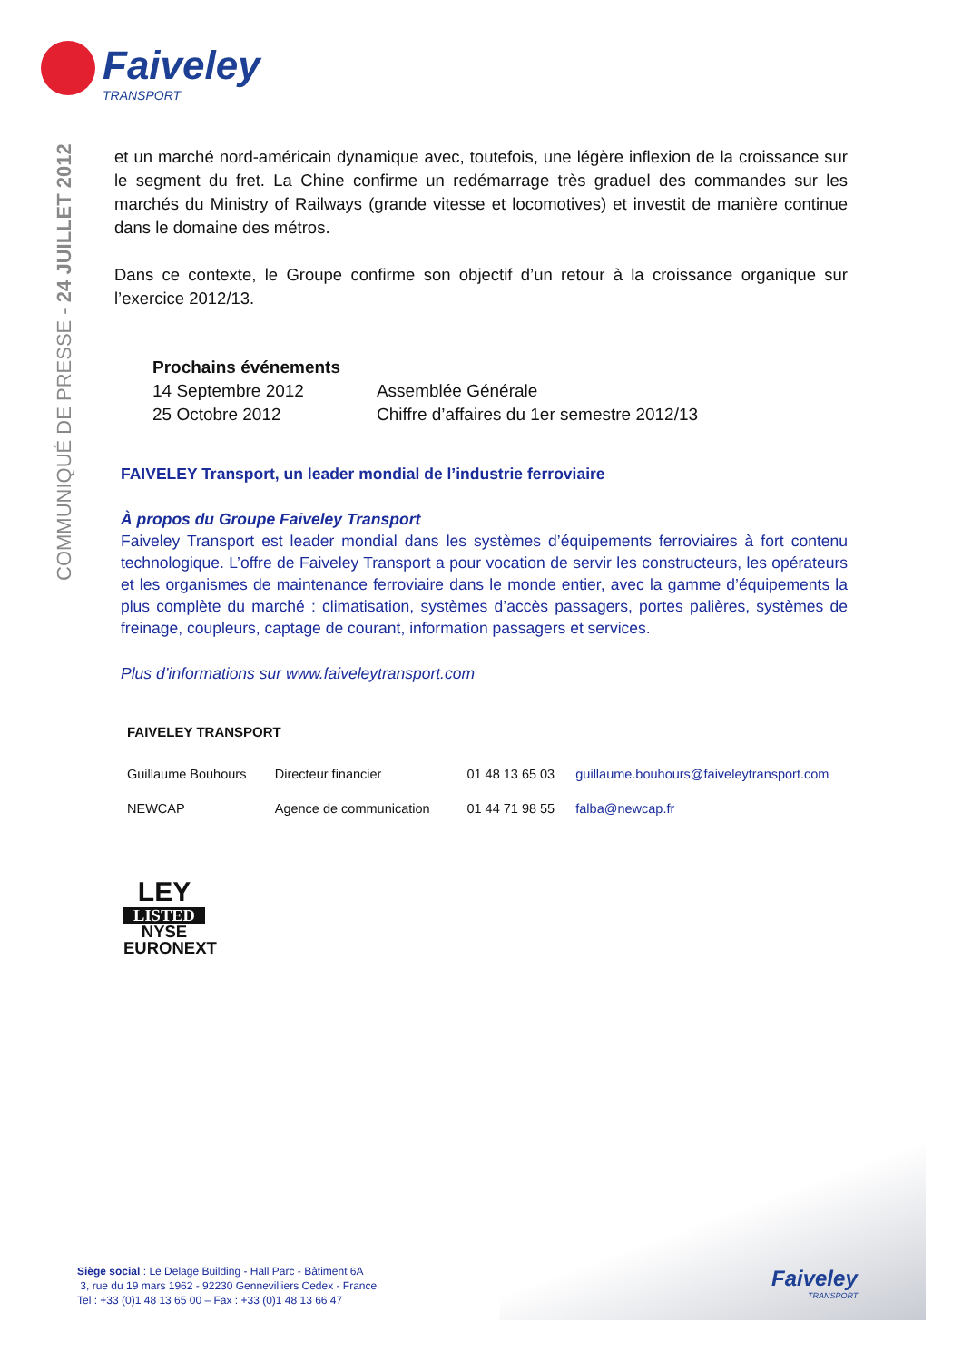Faiveley
TRANSPORT
COMMUNIQUÉ DE PRESSE - 24 JUILLET 2012
et un marché nord-américain dynamique avec, toutefois, une légère inflexion de la croissance sur le segment du fret. La Chine confirme un redémarrage très graduel des commandes sur les marchés du Ministry of Railways (grande vitesse et locomotives) et investit de manière continue dans le domaine des métros.
Dans ce contexte, le Groupe confirme son objectif d’un retour à la croissance organique sur l’exercice 2012/13.
Prochains événements
| 14 Septembre 2012 | Assemblée Générale |
| 25 Octobre 2012 | Chiffre d’affaires du 1er semestre 2012/13 |
FAIVELEY Transport, un leader mondial de l’industrie ferroviaire
À propos du Groupe Faiveley Transport
Faiveley Transport est leader mondial dans les systèmes d’équipements ferroviaires à fort contenu technologique. L’offre de Faiveley Transport a pour vocation de servir les constructeurs, les opérateurs et les organismes de maintenance ferroviaire dans le monde entier, avec la gamme d’équipements la plus complète du marché : climatisation, systèmes d’accès passagers, portes palières, systèmes de freinage, coupleurs, captage de courant, information passagers et services.
Plus d’informations sur www.faiveleytransport.com
FAIVELEY TRANSPORT
| Guillaume Bouhours | Directeur financier | 01 48 13 65 03 | guillaume.bouhours@faiveleytransport.com |
| NEWCAP | Agence de communication | 01 44 71 98 55 | falba@newcap.fr |
LEY
LISTED
NYSE
EURONEXT
Siège social : Le Delage Building - Hall Parc - Bâtiment 6A
3, rue du 19 mars 1962 - 92230 Gennevilliers Cedex - France
Tel : +33 (0)1 48 13 65 00 – Fax : +33 (0)1 48 13 66 47
Faiveley
TRANSPORT